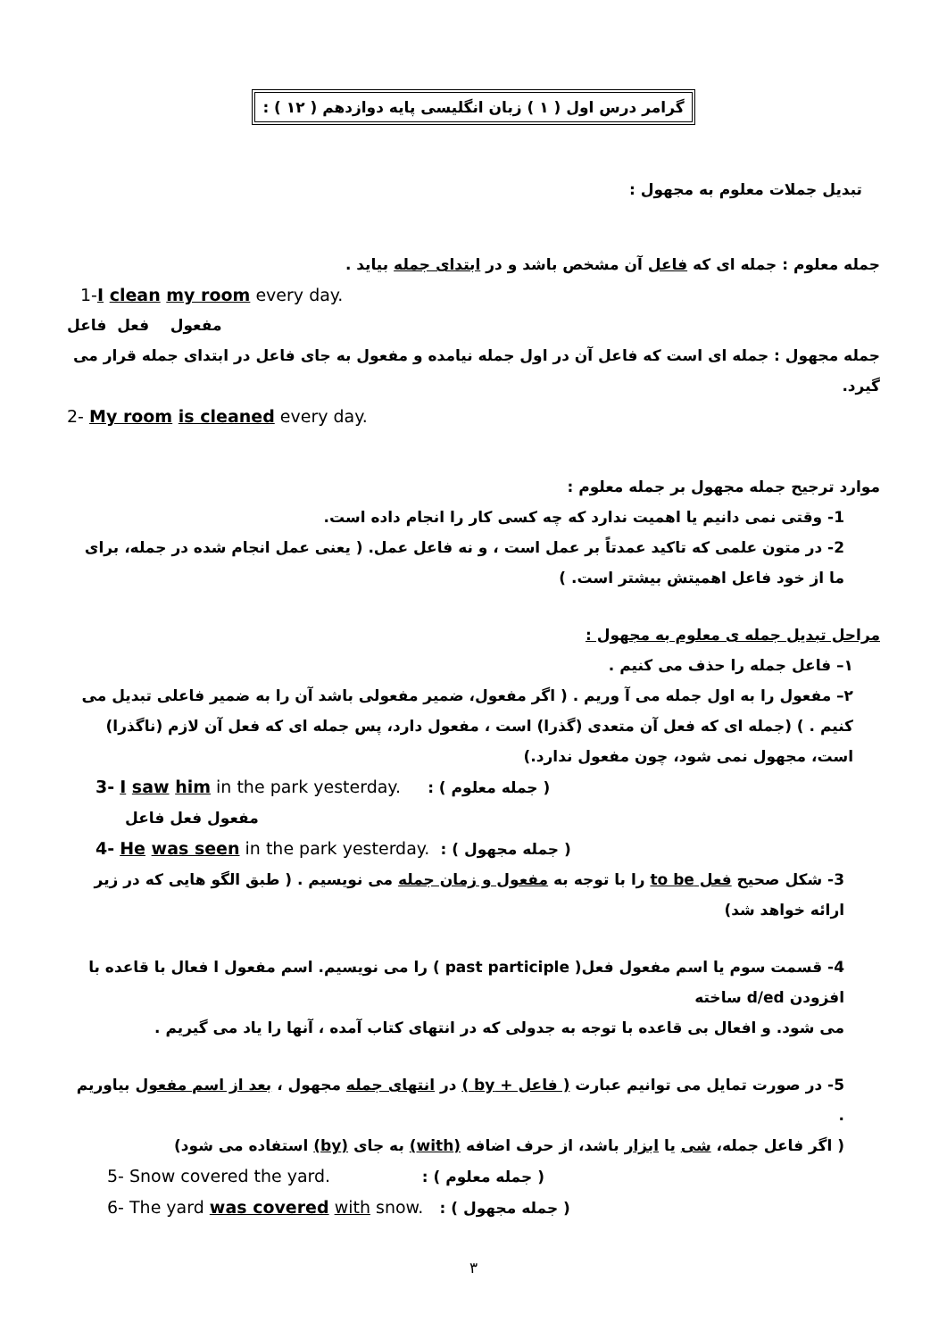گرامر درس اول ( ١ ) زبان انگلیسی پایه دوازدهم ( ١٢ ) :
تبدیل جملات معلوم به مجهول :
جمله معلوم : جمله ای که فاعل آن مشخص باشد و در ابتدای جمله بیاید .
1-I clean my room every day.
مفعول فعل فاعل
جمله مجهول : جمله ای است که فاعل آن در اول جمله نیامده و مفعول به جای فاعل در ابتدای جمله قرار می گیرد.
2- My room is cleaned every day.
موارد ترجیح جمله مجهول بر جمله معلوم :
1- وقتی نمی دانیم یا اهمیت ندارد که چه کسی کار را انجام داده است.
2- در متون علمی که تاکید عمدتاً بر عمل است ، و نه فاعل عمل. ( یعنی عمل انجام شده در جمله، برای ما از خود فاعل اهمیتش بیشتر است. )
مراحل تبدیل جمله ی معلوم به مجهول :
١– فاعل جمله را حذف می کنیم .
٢– مفعول را به اول جمله می آ وریم . ( اگر مفعول، ضمیر مفعولی باشد آن را به ضمیر فاعلی تبدیل می کنیم . ) (جمله ای که فعل آن متعدی (گذرا) است ، مفعول دارد، پس جمله ای که فعل آن لازم (ناگذرا) است، مجهول نمی شود، چون مفعول ندارد.)
3- I saw him in the park yesterday. : ( جمله معلوم )
مفعول فعل فاعل
4- He was seen in the park yesterday. : ( جمله مجهول )
3- شکل صحیح فعل to be را با توجه به مفعول و زمان جمله می نویسیم . ( طبق الگو هایی که در زیر ارائه خواهد شد)
4- قسمت سوم یا اسم مفعول فعل( past participle ) را می نویسیم. اسم مفعول ا فعال با قاعده با افزودن d/ed ساخته
می شود. و افعال بی قاعده با توجه به جدولی که در انتهای کتاب آمده ، آنها را یاد می گیریم .
5- در صورت تمایل می توانیم عبارت ( فاعل + by ) در انتهای جمله مجهول ، بعد از اسم مفعول بیاوریم .
( اگر فاعل جمله، شی یا ابزار باشد، از حرف اضافه (with) به جای (by) استفاده می شود)
5- Snow covered the yard. : ( جمله معلوم )
6- The yard was covered with snow. : ( جمله مجهول )
٣